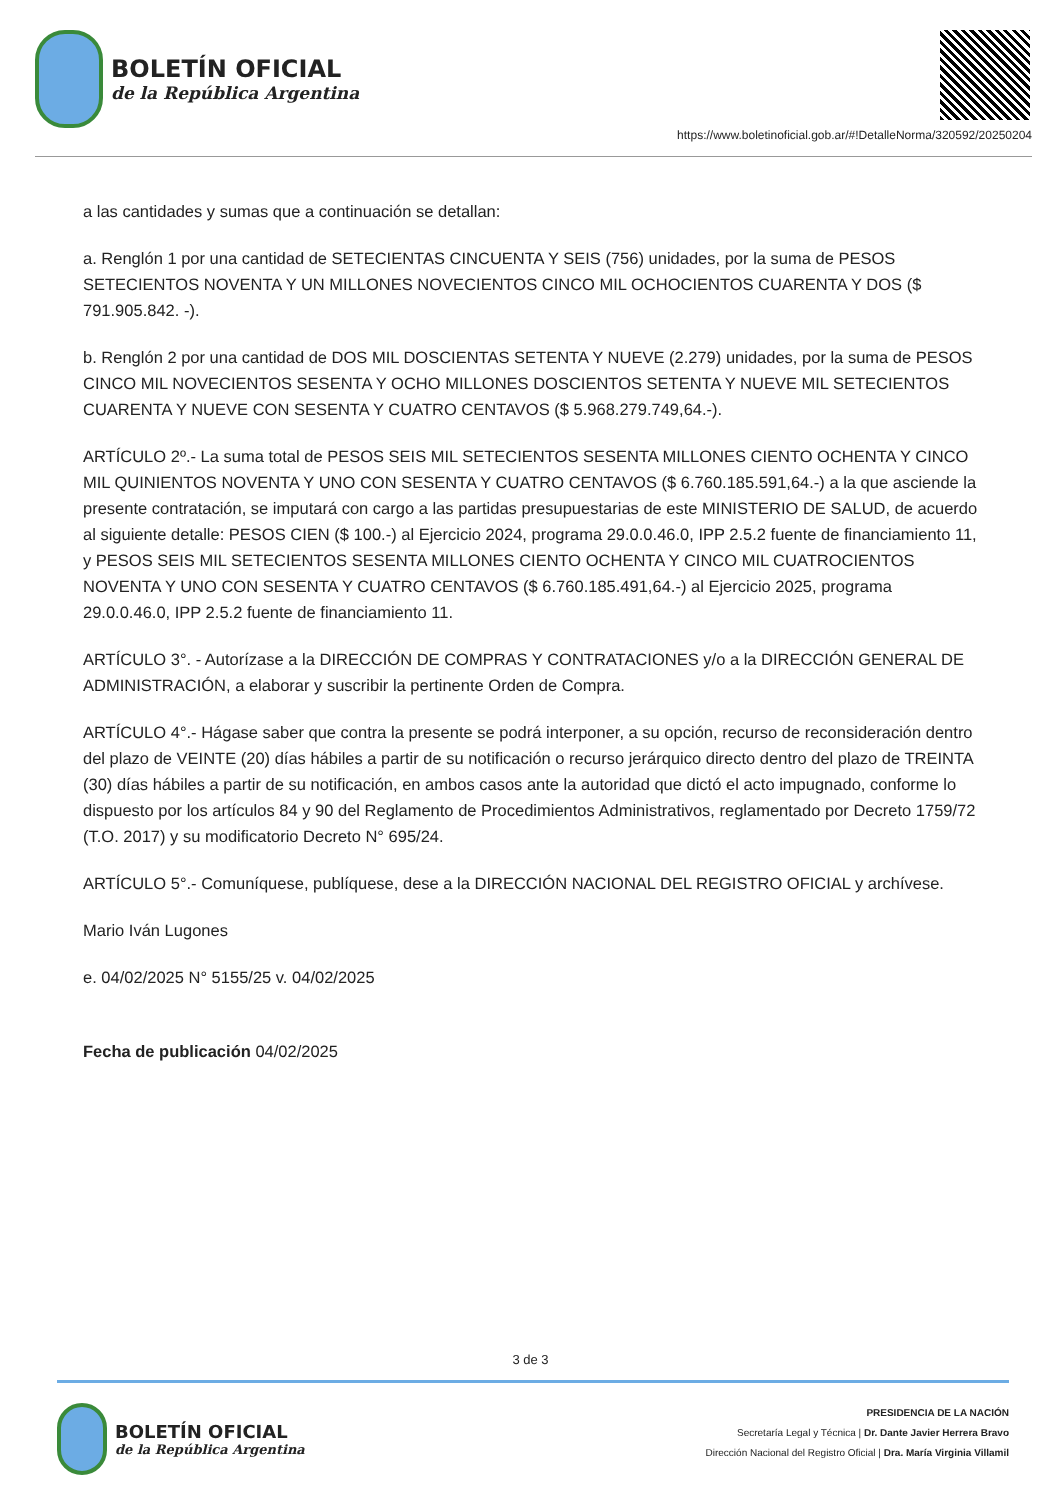BOLETÍN OFICIAL
de la República Argentina
https://www.boletinoficial.gob.ar/#!DetalleNorma/320592/20250204
a las cantidades y sumas que a continuación se detallan:
a. Renglón 1 por una cantidad de SETECIENTAS CINCUENTA Y SEIS (756) unidades, por la suma de PESOS SETECIENTOS NOVENTA Y UN MILLONES NOVECIENTOS CINCO MIL OCHOCIENTOS CUARENTA Y DOS ($ 791.905.842. -).
b. Renglón 2 por una cantidad de DOS MIL DOSCIENTAS SETENTA Y NUEVE (2.279) unidades, por la suma de PESOS CINCO MIL NOVECIENTOS SESENTA Y OCHO MILLONES DOSCIENTOS SETENTA Y NUEVE MIL SETECIENTOS CUARENTA Y NUEVE CON SESENTA Y CUATRO CENTAVOS ($ 5.968.279.749,64.-).
ARTÍCULO 2º.- La suma total de PESOS SEIS MIL SETECIENTOS SESENTA MILLONES CIENTO OCHENTA Y CINCO MIL QUINIENTOS NOVENTA Y UNO CON SESENTA Y CUATRO CENTAVOS ($ 6.760.185.591,64.-) a la que asciende la presente contratación, se imputará con cargo a las partidas presupuestarias de este MINISTERIO DE SALUD, de acuerdo al siguiente detalle: PESOS CIEN ($ 100.-) al Ejercicio 2024, programa 29.0.0.46.0, IPP 2.5.2 fuente de financiamiento 11, y PESOS SEIS MIL SETECIENTOS SESENTA MILLONES CIENTO OCHENTA Y CINCO MIL CUATROCIENTOS NOVENTA Y UNO CON SESENTA Y CUATRO CENTAVOS ($ 6.760.185.491,64.-) al Ejercicio 2025, programa 29.0.0.46.0, IPP 2.5.2 fuente de financiamiento 11.
ARTÍCULO 3°. - Autorízase a la DIRECCIÓN DE COMPRAS Y CONTRATACIONES y/o a la DIRECCIÓN GENERAL DE ADMINISTRACIÓN, a elaborar y suscribir la pertinente Orden de Compra.
ARTÍCULO 4°.- Hágase saber que contra la presente se podrá interponer, a su opción, recurso de reconsideración dentro del plazo de VEINTE (20) días hábiles a partir de su notificación o recurso jerárquico directo dentro del plazo de TREINTA (30) días hábiles a partir de su notificación, en ambos casos ante la autoridad que dictó el acto impugnado, conforme lo dispuesto por los artículos 84 y 90 del Reglamento de Procedimientos Administrativos, reglamentado por Decreto 1759/72 (T.O. 2017) y su modificatorio Decreto N° 695/24.
ARTÍCULO 5°.- Comuníquese, publíquese, dese a la DIRECCIÓN NACIONAL DEL REGISTRO OFICIAL y archívese.
Mario Iván Lugones
e. 04/02/2025 N° 5155/25 v. 04/02/2025
Fecha de publicación 04/02/2025
3 de 3
BOLETÍN OFICIAL
de la República Argentina
PRESIDENCIA DE LA NACIÓN
Secretaría Legal y Técnica | Dr. Dante Javier Herrera Bravo
Dirección Nacional del Registro Oficial | Dra. María Virginia Villamil